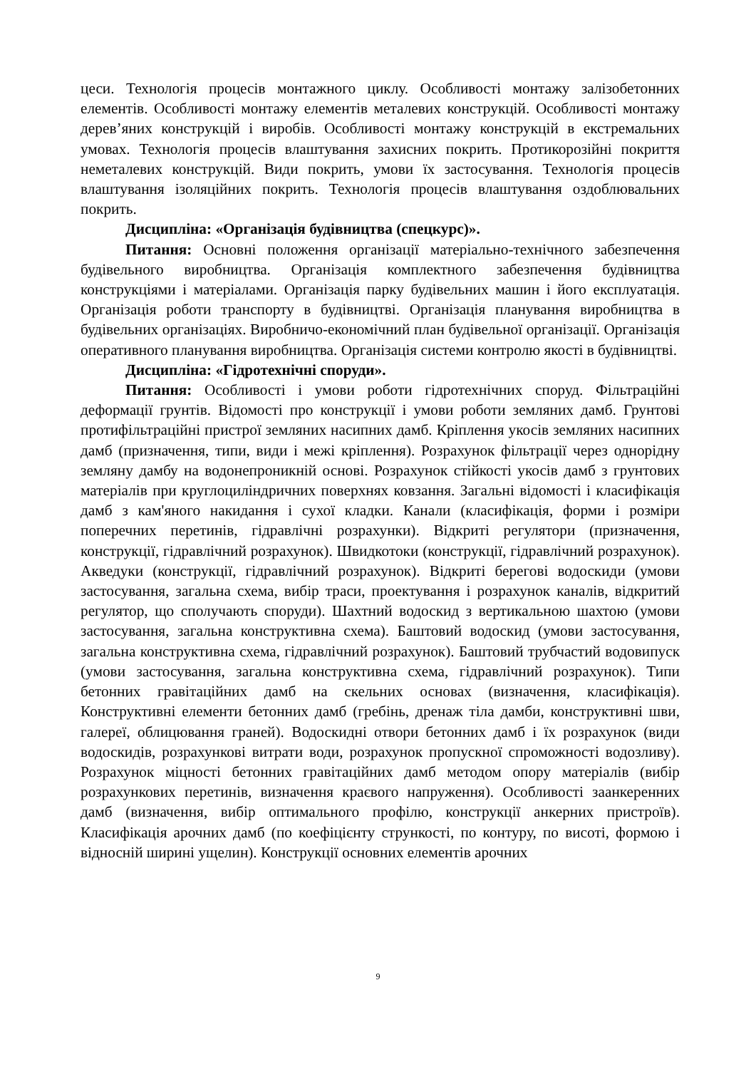цеси. Технологія процесів монтажного циклу. Особливості монтажу залізобетонних елементів. Особливості монтажу елементів металевих конструкцій. Особливості монтажу дерев’яних конструкцій і виробів. Особливості монтажу конструкцій в екстремальних умовах. Технологія процесів влаштування захисних покрить. Протикорозійні покриття неметалевих конструкцій. Види покрить, умови їх застосування. Технологія процесів влаштування ізоляційних покрить. Технологія процесів влаштування оздоблювальних покрить.
Дисципліна: «Організація будівництва (спецкурс)».
Питання: Основні положення організації матеріально-технічного забезпечення будівельного виробництва. Організація комплектного забезпечення будівництва конструкціями і матеріалами. Організація парку будівельних машин і його експлуатація. Організація роботи транспорту в будівництві. Організація планування виробництва в будівельних організаціях. Виробничо-економічний план будівельної організації. Організація оперативного планування виробництва. Організація системи контролю якості в будівництві.
Дисципліна: «Гідротехнічні споруди».
Питання: Особливості і умови роботи гідротехнічних споруд. Фільтраційні деформації грунтів. Відомості про конструкції і умови роботи земляних дамб. Грунтові протифільтраційні пристрої земляних насипних дамб. Кріплення укосів земляних насипних дамб (призначення, типи, види і межі кріплення). Розрахунок фільтрації через однорідну земляну дамбу на водонепроникній основі. Розрахунок стійкості укосів дамб з грунтових матеріалів при круглоциліндричних поверхнях ковзання. Загальні відомості і класифікація дамб з кам'яного накидання і сухої кладки. Канали (класифікація, форми і розміри поперечних перетинів, гідравлічні розрахунки). Відкриті регулятори (призначення, конструкції, гідравлічний розрахунок). Швидкотоки (конструкції, гідравлічний розрахунок). Акведуки (конструкції, гідравлічний розрахунок). Відкриті берегові водоскиди (умови застосування, загальна схема, вибір траси, проектування і розрахунок каналів, відкритий регулятор, що сполучають споруди). Шахтний водоскид з вертикальною шахтою (умови застосування, загальна конструктивна схема). Баштовий водоскид (умови застосування, загальна конструктивна схема, гідравлічний розрахунок). Баштовий трубчастий водовипуск (умови застосування, загальна конструктивна схема, гідравлічний розрахунок). Типи бетонних гравітаційних дамб на скельних основах (визначення, класифікація). Конструктивні елементи бетонних дамб (гребінь, дренаж тіла дамби, конструктивні шви, галереї, облицювання граней). Водоскидні отвори бетонних дамб і їх розрахунок (види водоскидів, розрахункові витрати води, розрахунок пропускної спроможності водозливу). Розрахунок міцності бетонних гравітаційних дамб методом опору матеріалів (вибір розрахункових перетинів, визначення краєвого напруження). Особливості заанкеренних дамб (визначення, вибір оптимального профілю, конструкції анкерних пристроїв). Класифікація арочних дамб (по коефіцієнту стрункості, по контуру, по висоті, формою і відносній ширині ущелин). Конструкції основних елементів арочних
9